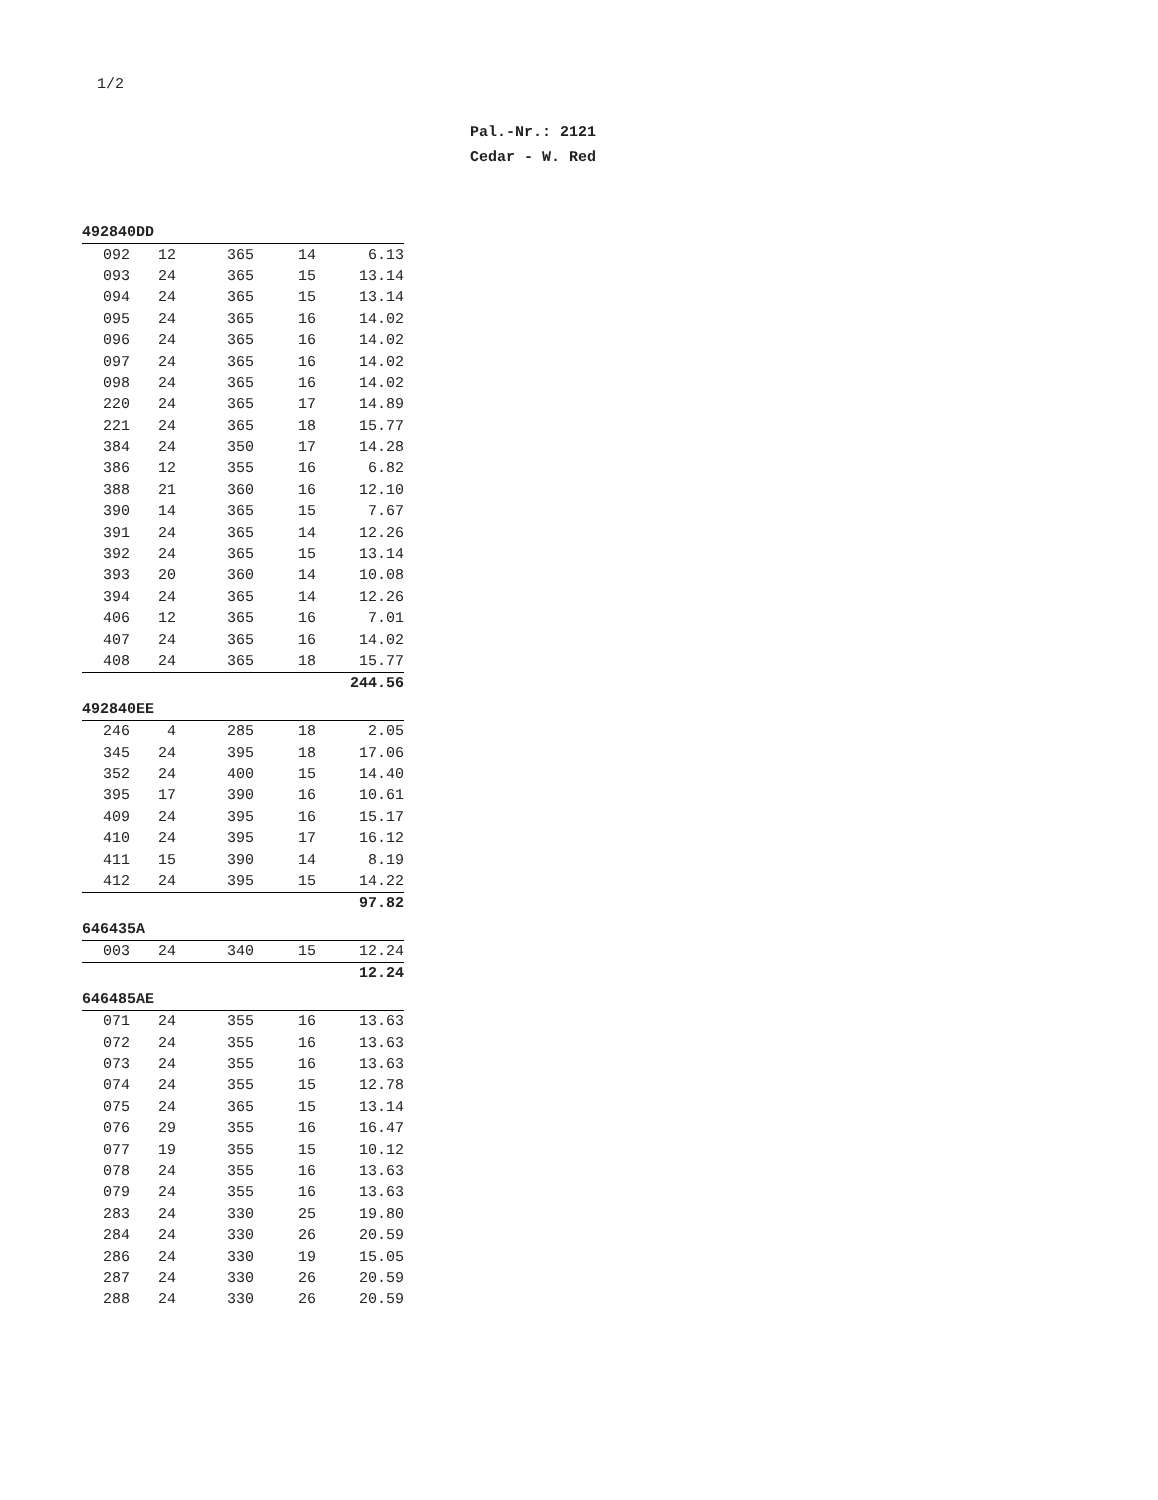1/2
Pal.-Nr.: 2121
Cedar - W. Red
| 492840DD | | | | |
| 092 | 12 | 365 | 14 | 6.13 |
| 093 | 24 | 365 | 15 | 13.14 |
| 094 | 24 | 365 | 15 | 13.14 |
| 095 | 24 | 365 | 16 | 14.02 |
| 096 | 24 | 365 | 16 | 14.02 |
| 097 | 24 | 365 | 16 | 14.02 |
| 098 | 24 | 365 | 16 | 14.02 |
| 220 | 24 | 365 | 17 | 14.89 |
| 221 | 24 | 365 | 18 | 15.77 |
| 384 | 24 | 350 | 17 | 14.28 |
| 386 | 12 | 355 | 16 | 6.82 |
| 388 | 21 | 360 | 16 | 12.10 |
| 390 | 14 | 365 | 15 | 7.67 |
| 391 | 24 | 365 | 14 | 12.26 |
| 392 | 24 | 365 | 15 | 13.14 |
| 393 | 20 | 360 | 14 | 10.08 |
| 394 | 24 | 365 | 14 | 12.26 |
| 406 | 12 | 365 | 16 | 7.01 |
| 407 | 24 | 365 | 16 | 14.02 |
| 408 | 24 | 365 | 18 | 15.77 |
| 244.56 | | | | |
| 492840EE | | | | |
| 246 | 4 | 285 | 18 | 2.05 |
| 345 | 24 | 395 | 18 | 17.06 |
| 352 | 24 | 400 | 15 | 14.40 |
| 395 | 17 | 390 | 16 | 10.61 |
| 409 | 24 | 395 | 16 | 15.17 |
| 410 | 24 | 395 | 17 | 16.12 |
| 411 | 15 | 390 | 14 | 8.19 |
| 412 | 24 | 395 | 15 | 14.22 |
| 97.82 | | | | |
| 646435A | | | | |
| 003 | 24 | 340 | 15 | 12.24 |
| 12.24 | | | | |
| 646485AE | | | | |
| 071 | 24 | 355 | 16 | 13.63 |
| 072 | 24 | 355 | 16 | 13.63 |
| 073 | 24 | 355 | 16 | 13.63 |
| 074 | 24 | 355 | 15 | 12.78 |
| 075 | 24 | 365 | 15 | 13.14 |
| 076 | 29 | 355 | 16 | 16.47 |
| 077 | 19 | 355 | 15 | 10.12 |
| 078 | 24 | 355 | 16 | 13.63 |
| 079 | 24 | 355 | 16 | 13.63 |
| 283 | 24 | 330 | 25 | 19.80 |
| 284 | 24 | 330 | 26 | 20.59 |
| 286 | 24 | 330 | 19 | 15.05 |
| 287 | 24 | 330 | 26 | 20.59 |
| 288 | 24 | 330 | 26 | 20.59 |